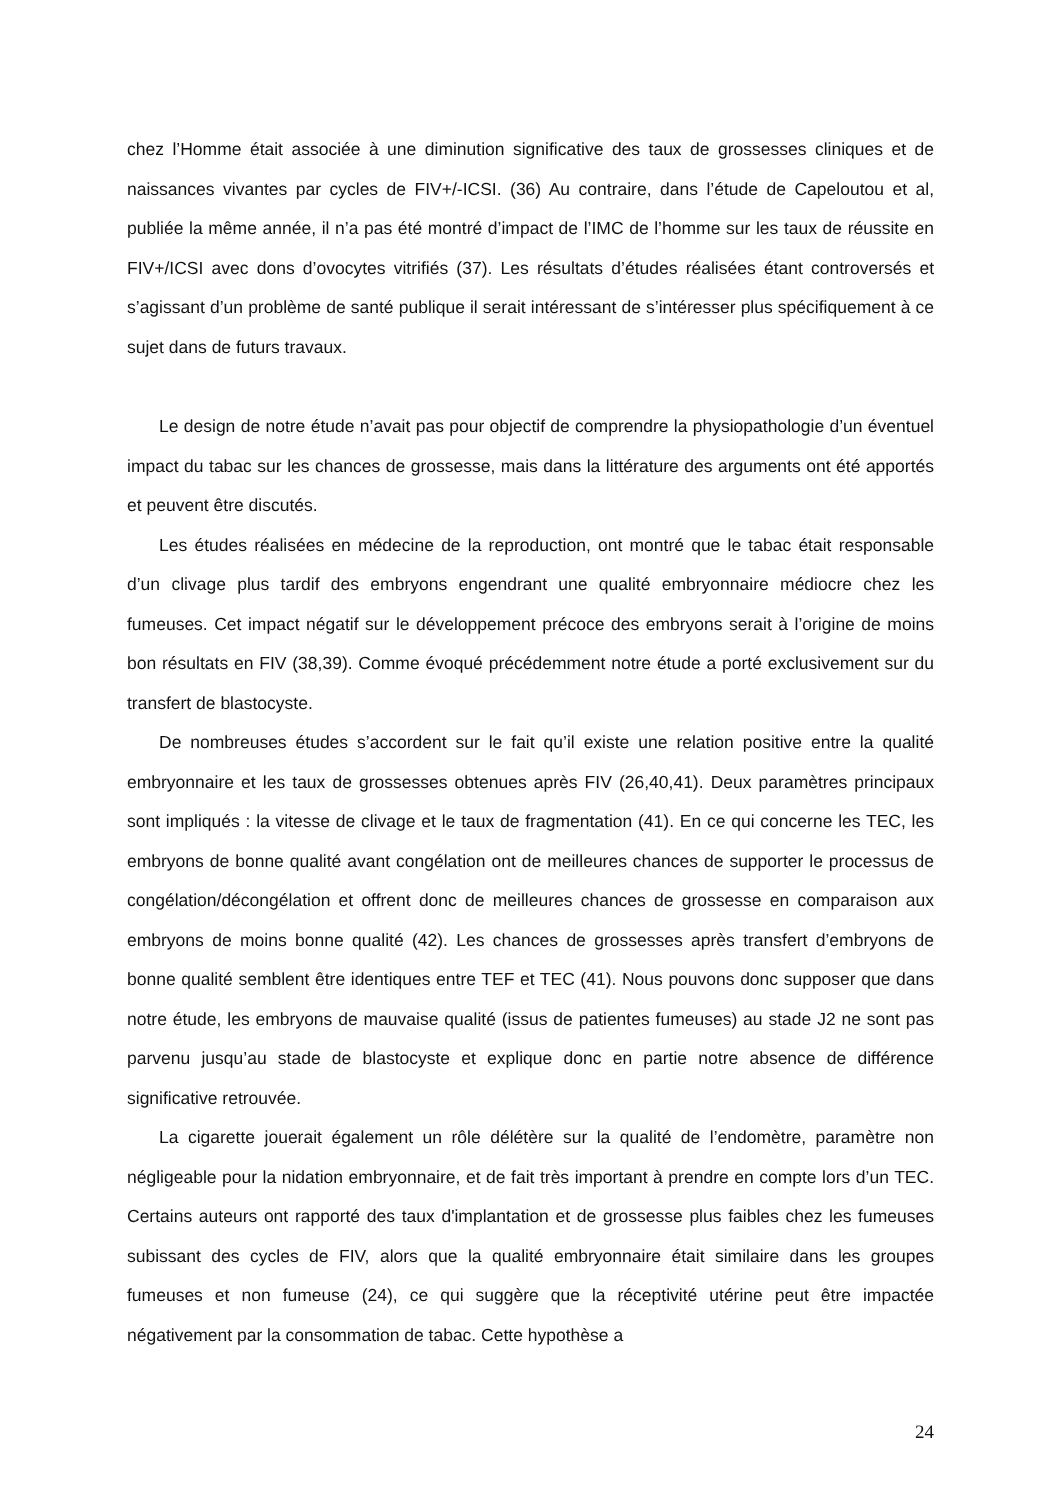chez l’Homme était associée à une diminution significative des taux de grossesses cliniques et de naissances vivantes par cycles de FIV+/-ICSI. (36) Au contraire, dans l’étude de Capeloutou et al, publiée la même année, il n’a pas été montré d’impact de l’IMC de l’homme sur les taux de réussite en FIV+/ICSI avec dons d’ovocytes vitrifiés (37). Les résultats d’études réalisées étant controversés et s’agissant d’un problème de santé publique il serait intéressant de s’intéresser plus spécifiquement à ce sujet dans de futurs travaux.
Le design de notre étude n’avait pas pour objectif de comprendre la physiopathologie d’un éventuel impact du tabac sur les chances de grossesse, mais dans la littérature des arguments ont été apportés et peuvent être discutés.
Les études réalisées en médecine de la reproduction, ont montré que le tabac était responsable d’un clivage plus tardif des embryons engendrant une qualité embryonnaire médiocre chez les fumeuses. Cet impact négatif sur le développement précoce des embryons serait à l’origine de moins bon résultats en FIV (38,39). Comme évoqué précédemment notre étude a porté exclusivement sur du transfert de blastocyste.
De nombreuses études s’accordent sur le fait qu’il existe une relation positive entre la qualité embryonnaire et les taux de grossesses obtenues après FIV (26,40,41). Deux paramètres principaux sont impliqués : la vitesse de clivage et le taux de fragmentation (41). En ce qui concerne les TEC, les embryons de bonne qualité avant congélation ont de meilleures chances de supporter le processus de congélation/décongélation et offrent donc de meilleures chances de grossesse en comparaison aux embryons de moins bonne qualité (42). Les chances de grossesses après transfert d’embryons de bonne qualité semblent être identiques entre TEF et TEC (41). Nous pouvons donc supposer que dans notre étude, les embryons de mauvaise qualité (issus de patientes fumeuses) au stade J2 ne sont pas parvenu jusqu’au stade de blastocyste et explique donc en partie notre absence de différence significative retrouvée.
La cigarette jouerait également un rôle délétère sur la qualité de l’endomètre, paramètre non négligeable pour la nidation embryonnaire, et de fait très important à prendre en compte lors d’un TEC. Certains auteurs ont rapporté des taux d'implantation et de grossesse plus faibles chez les fumeuses subissant des cycles de FIV, alors que la qualité embryonnaire était similaire dans les groupes fumeuses et non fumeuse (24), ce qui suggère que la réceptivité utérine peut être impactée négativement par la consommation de tabac. Cette hypothèse a
24